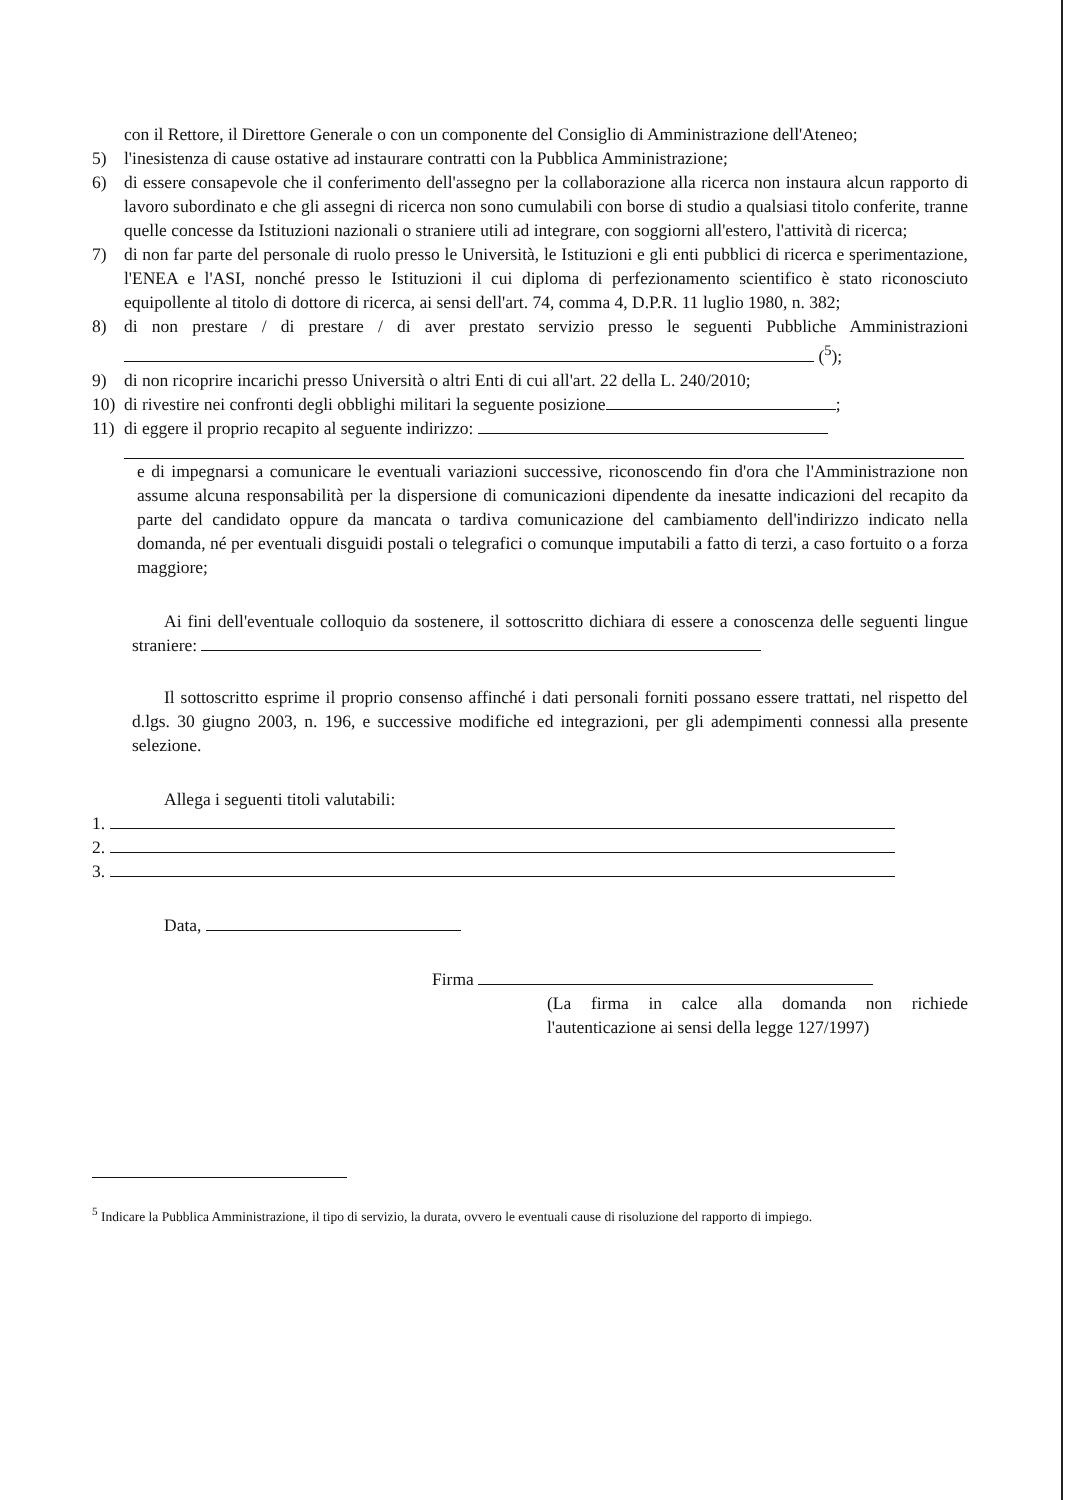con il Rettore, il Direttore Generale o con un componente del Consiglio di Amministrazione dell'Ateneo;
5) l'inesistenza di cause ostative ad instaurare contratti con la Pubblica Amministrazione;
6) di essere consapevole che il conferimento dell'assegno per la collaborazione alla ricerca non instaura alcun rapporto di lavoro subordinato e che gli assegni di ricerca non sono cumulabili con borse di studio a qualsiasi titolo conferite, tranne quelle concesse da Istituzioni nazionali o straniere utili ad integrare, con soggiorni all'estero, l'attività di ricerca;
7) di non far parte del personale di ruolo presso le Università, le Istituzioni e gli enti pubblici di ricerca e sperimentazione, l'ENEA e l'ASI, nonché presso le Istituzioni il cui diploma di perfezionamento scientifico è stato riconosciuto equipollente al titolo di dottore di ricerca, ai sensi dell'art. 74, comma 4, D.P.R. 11 luglio 1980, n. 382;
8) di non prestare / di prestare / di aver prestato servizio presso le seguenti Pubbliche Amministrazioni (<sup>5</sup>);
9) di non ricoprire incarichi presso Università o altri Enti di cui all'art. 22 della L. 240/2010;
10) di rivestire nei confronti degli obblighi militari la seguente posizione ;
11) di eggere il proprio recapito al seguente indirizzo:
e di impegnarsi a comunicare le eventuali variazioni successive, riconoscendo fin d'ora che l'Amministrazione non assume alcuna responsabilità per la dispersione di comunicazioni dipendente da inesatte indicazioni del recapito da parte del candidato oppure da mancata o tardiva comunicazione del cambiamento dell'indirizzo indicato nella domanda, né per eventuali disguidi postali o telegrafici o comunque imputabili a fatto di terzi, a caso fortuito o a forza maggiore;
Ai fini dell'eventuale colloquio da sostenere, il sottoscritto dichiara di essere a conoscenza delle seguenti lingue straniere:
Il sottoscritto esprime il proprio consenso affinché i dati personali forniti possano essere trattati, nel rispetto del d.lgs. 30 giugno 2003, n. 196, e successive modifiche ed integrazioni, per gli adempimenti connessi alla presente selezione.
Allega i seguenti titoli valutabili:
1.
2.
3.
Data,
Firma
(La firma in calce alla domanda non richiede l'autenticazione ai sensi della legge 127/1997)
<sup>5</sup> Indicare la Pubblica Amministrazione, il tipo di servizio, la durata, ovvero le eventuali cause di risoluzione del rapporto di impiego.